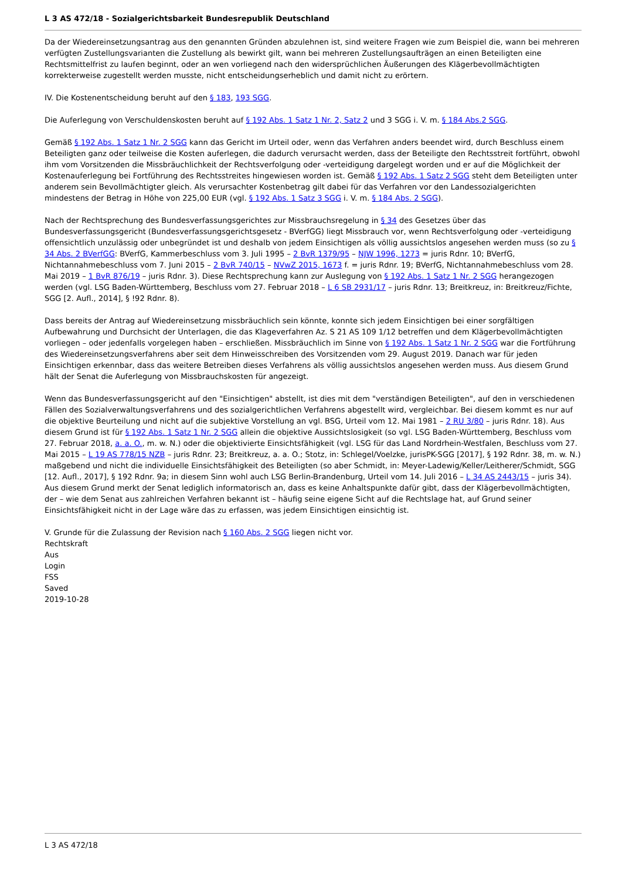L 3 AS 472/18 - Sozialgerichtsbarkeit Bundesrepublik Deutschland
Da der Wiedereinsetzungsantrag aus den genannten Gründen abzulehnen ist, sind weitere Fragen wie zum Beispiel die, wann bei mehreren verfügten Zustellungsvarianten die Zustellung als bewirkt gilt, wann bei mehreren Zustellungsaufträgen an einen Beteiligten eine Rechtsmittelfrist zu laufen beginnt, oder an wen vorliegend nach den widersprüchlichen Äußerungen des Klägerbevollmächtigten korrekterweise zugestellt werden musste, nicht entscheidungserheblich und damit nicht zu erörtern.
IV. Die Kostenentscheidung beruht auf den § 183, 193 SGG.
Die Auferlegung von Verschuldenskosten beruht auf § 192 Abs. 1 Satz 1 Nr. 2, Satz 2 und 3 SGG i. V. m. § 184 Abs.2 SGG.
Gemäß § 192 Abs. 1 Satz 1 Nr. 2 SGG kann das Gericht im Urteil oder, wenn das Verfahren anders beendet wird, durch Beschluss einem Beteiligten ganz oder teilweise die Kosten auferlegen, die dadurch verursacht werden, dass der Beteiligte den Rechtsstreit fortführt, obwohl ihm vom Vorsitzenden die Missbräuchlichkeit der Rechtsverfolgung oder -verteidigung dargelegt worden und er auf die Möglichkeit der Kostenauferlegung bei Fortführung des Rechtsstreites hingewiesen worden ist. Gemäß § 192 Abs. 1 Satz 2 SGG steht dem Beteiligten unter anderem sein Bevollmächtigter gleich. Als verursachter Kostenbetrag gilt dabei für das Verfahren vor den Landessozialgerichten mindestens der Betrag in Höhe von 225,00 EUR (vgl. § 192 Abs. 1 Satz 3 SGG i. V. m. § 184 Abs. 2 SGG).
Nach der Rechtsprechung des Bundesverfassungsgerichtes zur Missbrauchsregelung in § 34 des Gesetzes über das Bundesverfassungsgericht (Bundesverfassungsgerichtsgesetz - BVerfGG) liegt Missbrauch vor, wenn Rechtsverfolgung oder -verteidigung offensichtlich unzulässig oder unbegründet ist und deshalb von jedem Einsichtigen als völlig aussichtslos angesehen werden muss (so zu § 34 Abs. 2 BVerfGG: BVerfG, Kammerbeschluss vom 3. Juli 1995 – 2 BvR 1379/95 – NJW 1996, 1273 = juris Rdnr. 10; BVerfG, Nichtannahmebeschluss vom 7. Juni 2015 – 2 BvR 740/15 – NVwZ 2015, 1673 f. = juris Rdnr. 19; BVerfG, Nichtannahmebeschluss vom 28. Mai 2019 – 1 BvR 876/19 – juris Rdnr. 3). Diese Rechtsprechung kann zur Auslegung von § 192 Abs. 1 Satz 1 Nr. 2 SGG herangezogen werden (vgl. LSG Baden-Württemberg, Beschluss vom 27. Februar 2018 – L 6 SB 2931/17 – juris Rdnr. 13; Breitkreuz, in: Breitkreuz/Fichte, SGG [2. Aufl., 2014], § !92 Rdnr. 8).
Dass bereits der Antrag auf Wiedereinsetzung missbräuchlich sein könnte, konnte sich jedem Einsichtigen bei einer sorgfältigen Aufbewahrung und Durchsicht der Unterlagen, die das Klageverfahren Az. S 21 AS 109 1/12 betreffen und dem Klägerbevollmächtigten vorliegen – oder jedenfalls vorgelegen haben – erschließen. Missbräuchlich im Sinne von § 192 Abs. 1 Satz 1 Nr. 2 SGG war die Fortführung des Wiedereinsetzungsverfahrens aber seit dem Hinweisschreiben des Vorsitzenden vom 29. August 2019. Danach war für jeden Einsichtigen erkennbar, dass das weitere Betreiben dieses Verfahrens als völlig aussichtslos angesehen werden muss. Aus diesem Grund hält der Senat die Auferlegung von Missbrauchskosten für angezeigt.
Wenn das Bundesverfassungsgericht auf den "Einsichtigen" abstellt, ist dies mit dem "verständigen Beteiligten", auf den in verschiedenen Fällen des Sozialverwaltungsverfahrens und des sozialgerichtlichen Verfahrens abgestellt wird, vergleichbar. Bei diesem kommt es nur auf die objektive Beurteilung und nicht auf die subjektive Vorstellung an vgl. BSG, Urteil vom 12. Mai 1981 – 2 RU 3/80 – juris Rdnr. 18). Aus diesem Grund ist für § 192 Abs. 1 Satz 1 Nr. 2 SGG allein die objektive Aussichtslosigkeit (so vgl. LSG Baden-Württemberg, Beschluss vom 27. Februar 2018, a. a. O., m. w. N.) oder die objektivierte Einsichtsfähigkeit (vgl. LSG für das Land Nordrhein-Westfalen, Beschluss vom 27. Mai 2015 – L 19 AS 778/15 NZB – juris Rdnr. 23; Breitkreuz, a. a. O.; Stotz, in: Schlegel/Voelzke, jurisPK-SGG [2017], § 192 Rdnr. 38, m. w. N.) maßgebend und nicht die individuelle Einsichtsfähigkeit des Beteiligten (so aber Schmidt, in: Meyer-Ladewig/Keller/Leitherer/Schmidt, SGG [12. Aufl., 2017], § 192 Rdnr. 9a; in diesem Sinn wohl auch LSG Berlin-Brandenburg, Urteil vom 14. Juli 2016 – L 34 AS 2443/15 – juris 34). Aus diesem Grund merkt der Senat lediglich informatorisch an, dass es keine Anhaltspunkte dafür gibt, dass der Klägerbevollmächtigten, der – wie dem Senat aus zahlreichen Verfahren bekannt ist – häufig seine eigene Sicht auf die Rechtslage hat, auf Grund seiner Einsichtsfähigkeit nicht in der Lage wäre das zu erfassen, was jedem Einsichtigen einsichtig ist.
V. Grunde für die Zulassung der Revision nach § 160 Abs. 2 SGG liegen nicht vor.
Rechtskraft
Aus
Login
FSS
Saved
2019-10-28
L 3 AS 472/18